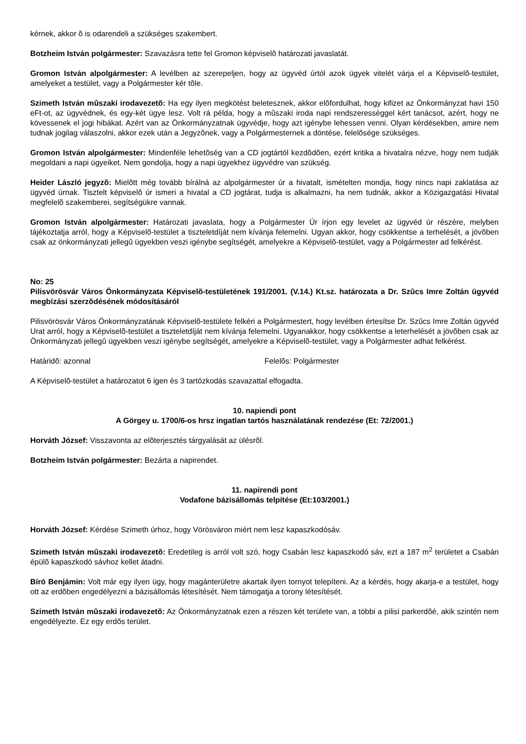kérnek, akkor õ is odarendeli a szükséges szakembert.
Botzheim István polgármester: Szavazásra tette fel Gromon képviselõ határozati javaslatát.
Gromon István alpolgármester: A levélben az szerepeljen, hogy az ügyvéd úrtól azok ügyek vitelét várja el a Képviselõ-testület, amelyeket a testület, vagy a Polgármester kér tõle.
Szimeth István mûszaki irodavezetõ: Ha egy ilyen megkötést beletesznek, akkor elõfordulhat, hogy kifizet az Önkormányzat havi 150 eFt-ot, az ügyvédnek, és egy-két ügye lesz. Volt rá példa, hogy a mûszaki iroda napi rendszerességgel kért tanácsot, azért, hogy ne kövessenek el jogi hibákat. Azért van az Önkormányzatnak ügyvédje, hogy azt igénybe lehessen venni. Olyan kérdésekben, amire nem tudnak jogilag válaszolni, akkor ezek után a Jegyzõnek, vagy a Polgármesternek a döntése, felelõsége szükséges.
Gromon István alpolgármester: Mindenféle lehetõség van a CD jogtártól kezdõdõen, ezért kritika a hivatalra nézve, hogy nem tudják megoldani a napi ügyeiket. Nem gondolja, hogy a napi ügyekhez ügyvédre van szükség.
Heider László jegyzõ: Mielõtt még tovább bírálná az alpolgármester úr a hivatalt, ismételten mondja, hogy nincs napi zaklatása az ügyvéd úrnak. Tisztelt képviselõ úr ismeri a hivatal a CD jogtárat, tudja is alkalmazni, ha nem tudnák, akkor a Közigazgatási Hivatal megfelelõ szakemberei, segítségükre vannak.
Gromon István alpolgármester: Határozati javaslata, hogy a Polgármester Úr írjon egy levelet az ügyvéd úr részére, melyben tájékoztatja arról, hogy a Képviselõ-testület a tiszteletdíját nem kívánja felemelni. Ugyan akkor, hogy csökkentse a terhelését, a jövõben csak az önkormányzati jellegû ügyekben veszi igénybe segítségét, amelyekre a Képviselõ-testület, vagy a Polgármester ad felkérést.
No: 25
Pilisvörösvár Város Önkormányzata Képviselõ-testületének 191/2001. (V.14.) Kt.sz. határozata a Dr. Szûcs Imre Zoltán ügyvéd megbízási szerzõdésének módosításáról
Pilisvörösvár Város Önkormányzatának Képviselõ-testülete felkéri a Polgármestert, hogy levélben értesítse Dr. Szûcs Imre Zoltán ügyvéd Urat arról, hogy a Képviselõ-testület a tiszteletdíját nem kívánja felemelni. Ugyanakkor, hogy csökkentse a leterhelését a jövõben csak az Önkormányzati jellegû ügyekben veszi igénybe segítségét, amelyekre a Képviselõ-testület, vagy a Polgármester adhat felkérést.
Határidõ: azonnal Felelõs: Polgármester
A Képviselõ-testület a határozatot 6 igen és 3 tartózkodás szavazattal elfogadta.
10. napiendi pont
A Görgey u. 1700/6-os hrsz ingatlan tartós használatának rendezése (Et: 72/2001.)
Horváth József: Visszavonta az elõterjesztés tárgyalását az ülésrõl.
Botzheim István polgármester: Bezárta a napirendet.
11. napirendi pont
Vodafone bázisállomás telpítése (Et:103/2001.)
Horváth József: Kérdése Szimeth úrhoz, hogy Vörösváron miért nem lesz kapaszkodósáv.
Szimeth István mûszaki irodavezetõ: Eredetileg is arról volt szó, hogy Csabán lesz kapaszkodó sáv, ezt a 187 m<sup>2</sup> területet a Csabán épülõ kapaszkodó sávhoz kellet átadni.
Bíró Benjámin: Volt már egy ilyen ügy, hogy magánterületre akartak ilyen tornyot telepíteni. Az a kérdés, hogy akarja-e a testület, hogy ott az erdõben engedélyezni a bázisállomás létesítését. Nem támogatja a torony létesítését.
Szimeth István mûszaki irodavezetõ: Az Önkormányzatnak ezen a részen két területe van, a többi a pilisi parkerdõé, akik szintén nem engedélyezte. Ez egy erdõs terület.